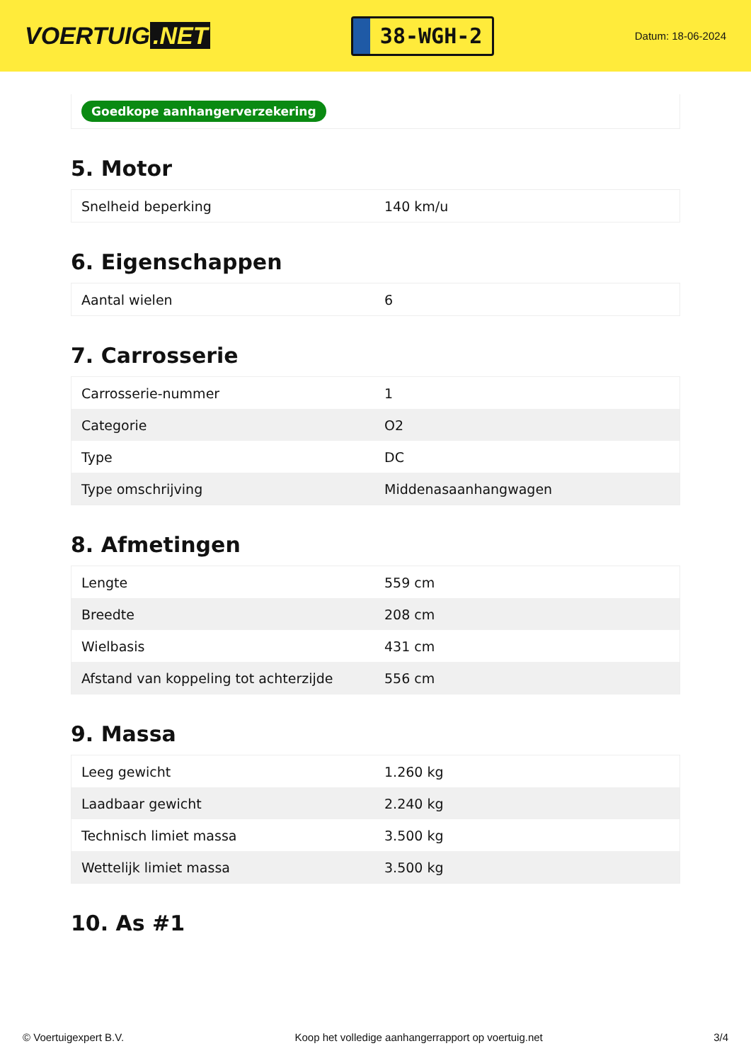VOERTUIG.NET
38-WGH-2
Datum: 18-06-2024
Goedkope aanhangerverzekering
5. Motor
| Snelheid beperking | 140 km/u |
6. Eigenschappen
| Aantal wielen | 6 |
7. Carrosserie
| Carrosserie-nummer | 1 |
| Categorie | O2 |
| Type | DC |
| Type omschrijving | Middenasaanhangwagen |
8. Afmetingen
| Lengte | 559 cm |
| Breedte | 208 cm |
| Wielbasis | 431 cm |
| Afstand van koppeling tot achterzijde | 556 cm |
9. Massa
| Leeg gewicht | 1.260 kg |
| Laadbaar gewicht | 2.240 kg |
| Technisch limiet massa | 3.500 kg |
| Wettelijk limiet massa | 3.500 kg |
10. As #1
© Voertuigexpert B.V. Koop het volledige aanhangerrapport op voertuig.net 3/4